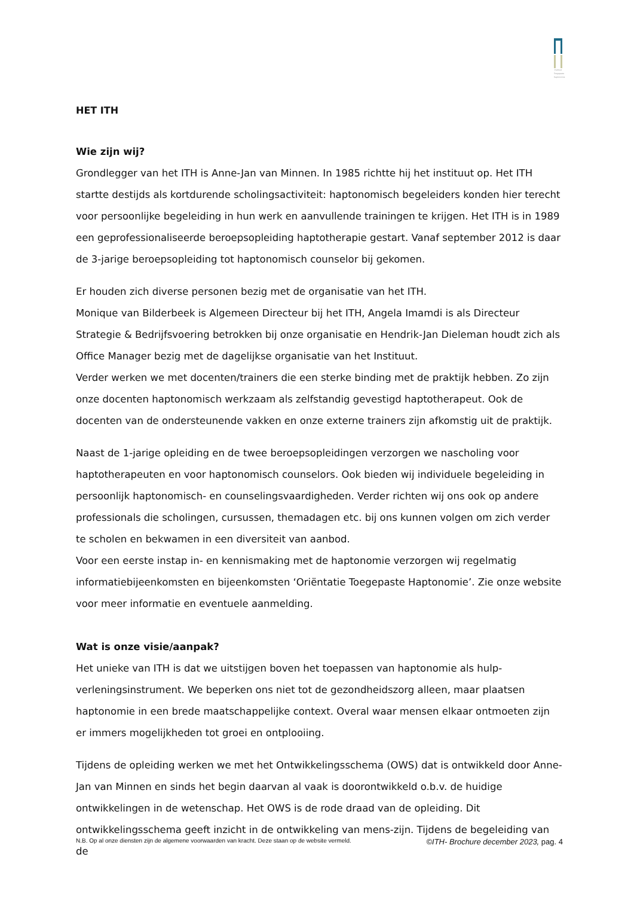Instituut Toegepaste Haptonomie
HET ITH
Wie zijn wij?
Grondlegger van het ITH is Anne-Jan van Minnen. In 1985 richtte hij het instituut op. Het ITH startte destijds als kortdurende scholingsactiviteit: haptonomisch begeleiders konden hier terecht voor persoonlijke begeleiding in hun werk en aanvullende trainingen te krijgen. Het ITH is in 1989 een geprofessionaliseerde beroepsopleiding haptotherapie gestart. Vanaf september 2012 is daar de 3-jarige beroepsopleiding tot haptonomisch counselor bij gekomen.
Er houden zich diverse personen bezig met de organisatie van het ITH.
Monique van Bilderbeek is Algemeen Directeur bij het ITH, Angela Imamdi is als Directeur Strategie & Bedrijfsvoering betrokken bij onze organisatie en Hendrik-Jan Dieleman houdt zich als Office Manager bezig met de dagelijkse organisatie van het Instituut.
Verder werken we met docenten/trainers die een sterke binding met de praktijk hebben. Zo zijn onze docenten haptonomisch werkzaam als zelfstandig gevestigd haptotherapeut. Ook de docenten van de ondersteunende vakken en onze externe trainers zijn afkomstig uit de praktijk.
Naast de 1-jarige opleiding en de twee beroepsopleidingen verzorgen we nascholing voor haptotherapeuten en voor haptonomisch counselors. Ook bieden wij individuele begeleiding in persoonlijk haptonomisch- en counselingsvaardigheden. Verder richten wij ons ook op andere professionals die scholingen, cursussen, themadagen etc. bij ons kunnen volgen om zich verder te scholen en bekwamen in een diversiteit van aanbod.
Voor een eerste instap in- en kennismaking met de haptonomie verzorgen wij regelmatig informatiebijeenkomsten en bijeenkomsten ‘Oriëntatie Toegepaste Haptonomie’. Zie onze website voor meer informatie en eventuele aanmelding.
Wat is onze visie/aanpak?
Het unieke van ITH is dat we uitstijgen boven het toepassen van haptonomie als hulp-verleningsinstrument. We beperken ons niet tot de gezondheidszorg alleen, maar plaatsen haptonomie in een brede maatschappelijke context. Overal waar mensen elkaar ontmoeten zijn er immers mogelijkheden tot groei en ontplooiing.
Tijdens de opleiding werken we met het Ontwikkelingsschema (OWS) dat is ontwikkeld door Anne-Jan van Minnen en sinds het begin daarvan al vaak is doorontwikkeld o.b.v. de huidige ontwikkelingen in de wetenschap. Het OWS is de rode draad van de opleiding. Dit ontwikkelingsschema geeft inzicht in de ontwikkeling van mens-zijn. Tijdens de begeleiding van de
N.B. Op al onze diensten zijn de algemene voorwaarden van kracht. Deze staan op de website vermeld. ©ITH- Brochure december 2023, pag. 4